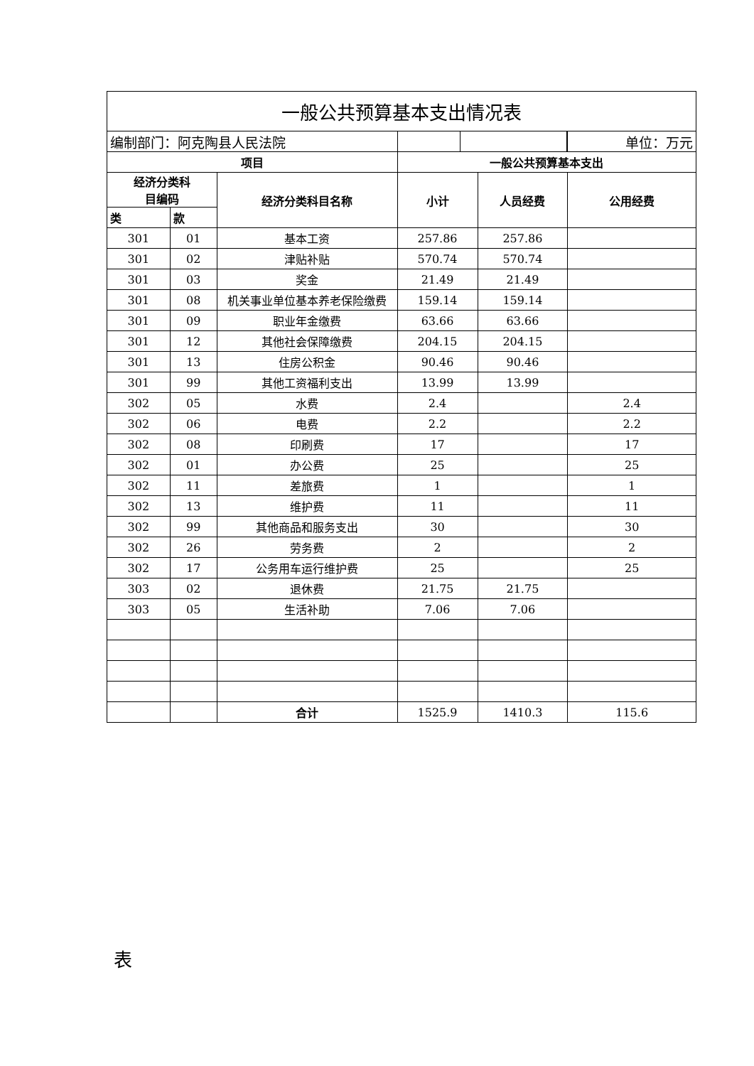| 一般公共预算基本支出情况表 | | | | | |
| 编制部门：阿克陶县人民法院 | | | | | 单位：万元 |
| 项目 | | | 一般公共预算基本支出 | | |
| 经济分类科 目编码 | | 经济分类科目名称 | 小计 | 人员经费 | 公用经费 |
| 类 | 款 | | | | |
| 301 | 01 | 基本工资 | 257.86 | 257.86 | |
| 301 | 02 | 津贴补贴 | 570.74 | 570.74 | |
| 301 | 03 | 奖金 | 21.49 | 21.49 | |
| 301 | 08 | 机关事业单位基本养老保险缴费 | 159.14 | 159.14 | |
| 301 | 09 | 职业年金缴费 | 63.66 | 63.66 | |
| 301 | 12 | 其他社会保障缴费 | 204.15 | 204.15 | |
| 301 | 13 | 住房公积金 | 90.46 | 90.46 | |
| 301 | 99 | 其他工资福利支出 | 13.99 | 13.99 | |
| 302 | 05 | 水费 | 2.4 | | 2.4 |
| 302 | 06 | 电费 | 2.2 | | 2.2 |
| 302 | 08 | 印刷费 | 17 | | 17 |
| 302 | 01 | 办公费 | 25 | | 25 |
| 302 | 11 | 差旅费 | 1 | | 1 |
| 302 | 13 | 维护费 | 11 | | 11 |
| 302 | 99 | 其他商品和服务支出 | 30 | | 30 |
| 302 | 26 | 劳务费 | 2 | | 2 |
| 302 | 17 | 公务用车运行维护费 | 25 | | 25 |
| 303 | 02 | 退休费 | 21.75 | 21.75 | |
| 303 | 05 | 生活补助 | 7.06 | 7.06 | |
| | | 合计 | 1525.9 | 1410.3 | 115.6 |
表